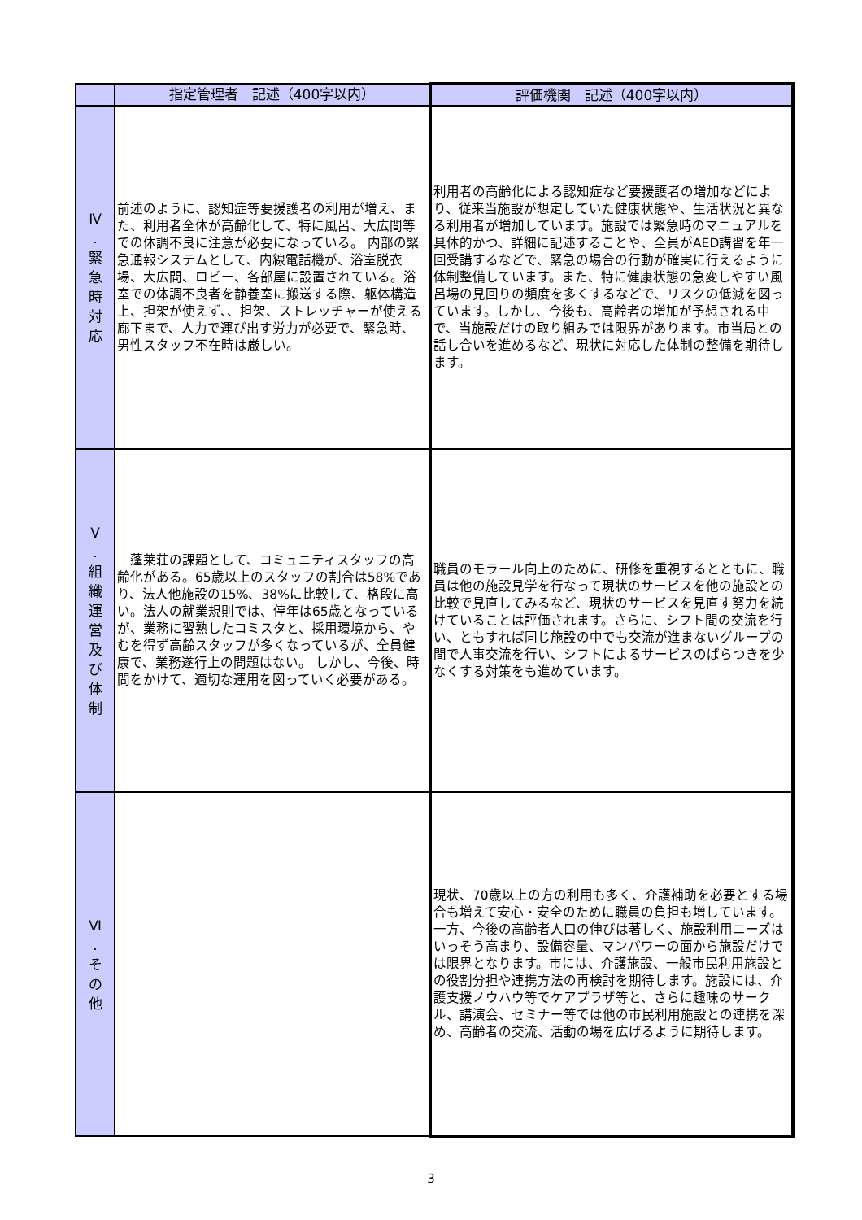| | 指定管理者 記述（400字以内） | 評価機関 記述（400字以内） |
| --- | --- | --- |
| Ⅳ . 緊 急 時 対 応 | 前述のように、認知症等要援護者の利用が増え、また、利用者全体が高齢化して、特に風呂、大広間等での体調不良に注意が必要になっている。 内部の緊急通報システムとして、内線電話機が、浴室脱衣場、大広間、ロビー、各部屋に設置されている。浴室での体調不良者を静養室に搬送する際、躯体構造上、担架が使えず、、担架、ストレッチャーが使える廊下まで、人力で運び出す労力が必要で、緊急時、男性スタッフ不在時は厳しい。 | 利用者の高齢化による認知症など要援護者の増加などにより、従来当施設が想定していた健康状態や、生活状況と異なる利用者が増加しています。施設では緊急時のマニュアルを具体的かつ、詳細に記述することや、全員がAED講習を年一回受講するなどで、緊急の場合の行動が確実に行えるように体制整備しています。また、特に健康状態の急変しやすい風呂場の見回りの頻度を多くするなどで、リスクの低減を図っています。しかし、今後も、高齢者の増加が予想される中で、当施設だけの取り組みでは限界があります。市当局との話し合いを進めるなど、現状に対応した体制の整備を期待します。 |
| Ⅴ . 組 織 運 営 及 び 体 制 | 蓬莱荘の課題として、コミュニティスタッフの高齢化がある。65歳以上のスタッフの割合は58%であり、法人他施設の15%、38%に比較して、格段に高い。法人の就業規則では、停年は65歳となっているが、業務に習熟したコミスタと、採用環境から、やむを得ず高齢スタッフが多くなっているが、全員健康で、業務遂行上の問題はない。 しかし、今後、時間をかけて、適切な運用を図っていく必要がある。 | 職員のモラール向上のために、研修を重視するとともに、職員は他の施設見学を行なって現状のサービスを他の施設との比較で見直してみるなど、現状のサービスを見直す努力を続けていることは評価されます。さらに、シフト間の交流を行い、ともすれば同じ施設の中でも交流が進まないグループの間で人事交流を行い、シフトによるサービスのばらつきを少なくする対策をも進めています。 |
| Ⅵ . そ の 他 | | 現状、70歳以上の方の利用も多く、介護補助を必要とする場合も増えて安心・安全のために職員の負担も増しています。一方、今後の高齢者人口の伸びは著しく、施設利用ニーズはいっそう高まり、設備容量、マンパワーの面から施設だけでは限界となります。市には、介護施設、一般市民利用施設との役割分担や連携方法の再検討を期待します。施設には、介護支援ノウハウ等でケアプラザ等と、さらに趣味のサークル、講演会、セミナー等では他の市民利用施設との連携を深め、高齢者の交流、活動の場を広げるように期待します。 |
3